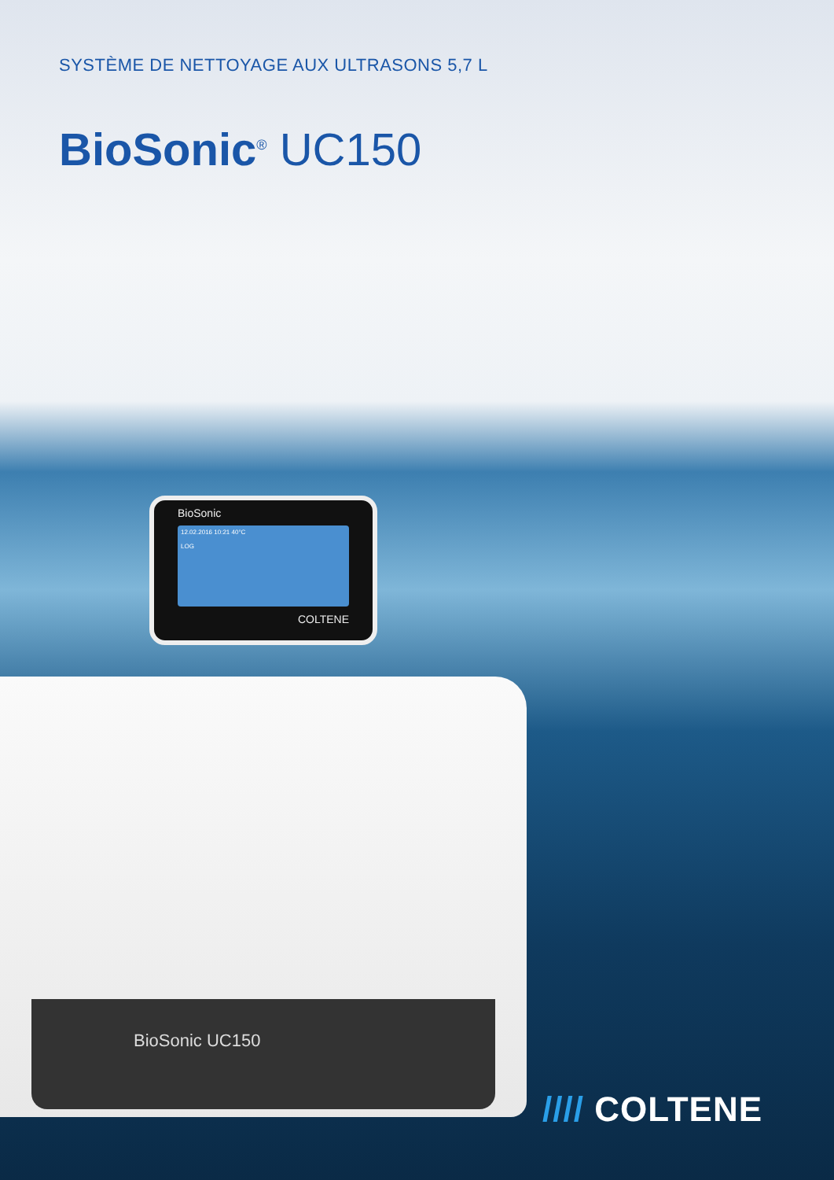SYSTÈME DE NETTOYAGE AUX ULTRASONS 5,7 L
BioSonic<sup>®</sup> UC150
BioSonic
12.02.2016 10:21 40°C
LOG
COLTENE
BioSonic UC150
//// COLTENE